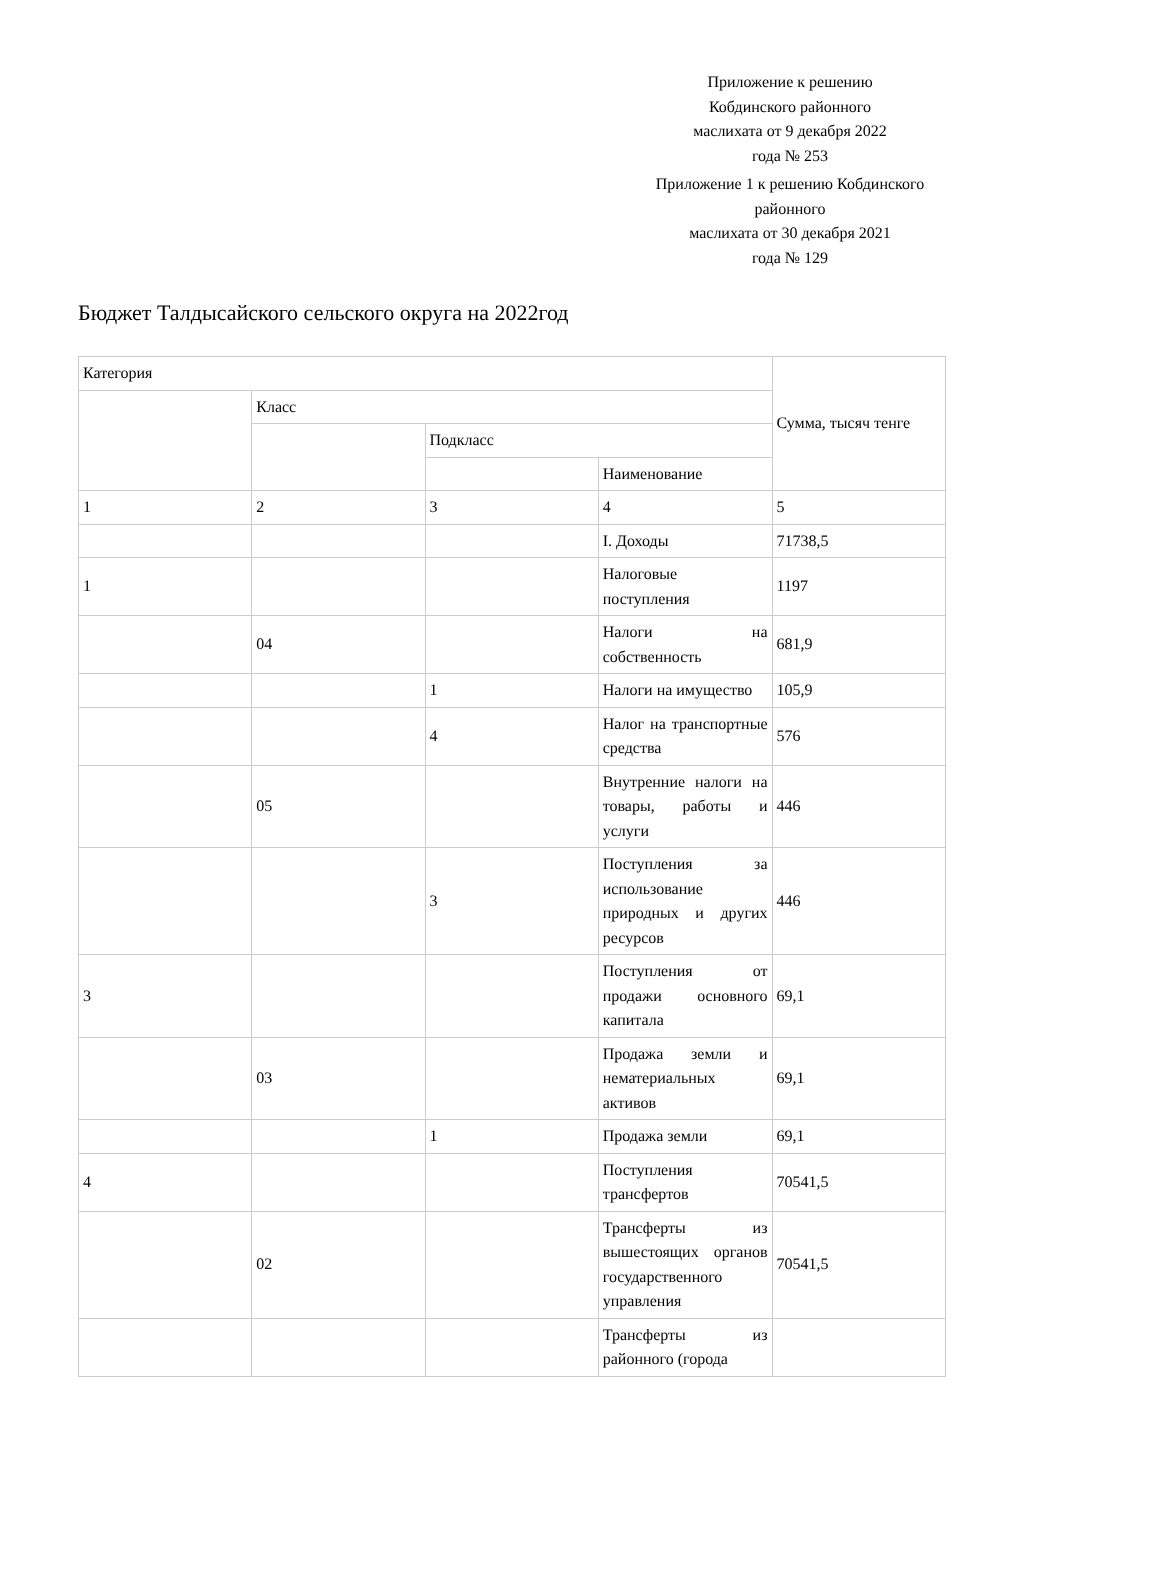Приложение к решению
Кобдинского районного
маслихата от 9 декабря 2022
года № 253
Приложение 1 к решению Кобдинского
районного
маслихата от 30 декабря 2021
года № 129
Бюджет Талдысайского сельского округа на 2022год
| Категория | | | | Сумма, тысяч тенге |
| | Класс | | | |
| | | Подкласс | | |
| | | | Наименование | |
| 1 | 2 | 3 | 4 | 5 |
| | | | I. Доходы | 71738,5 |
| 1 | | | Налоговые поступления | 1197 |
| | 04 | | Налоги на собственность | 681,9 |
| | | 1 | Налоги на имущество | 105,9 |
| | | 4 | Налог на транспортные средства | 576 |
| | 05 | | Внутренние налоги на товары, работы и услуги | 446 |
| | | 3 | Поступления за использование природных и других ресурсов | 446 |
| 3 | | | Поступления от продажи основного капитала | 69,1 |
| | 03 | | Продажа земли и нематериальных активов | 69,1 |
| | | 1 | Продажа земли | 69,1 |
| 4 | | | Поступления трансфертов | 70541,5 |
| | 02 | | Трансферты из вышестоящих органов государственного управления | 70541,5 |
| | | | Трансферты из районного (города | |